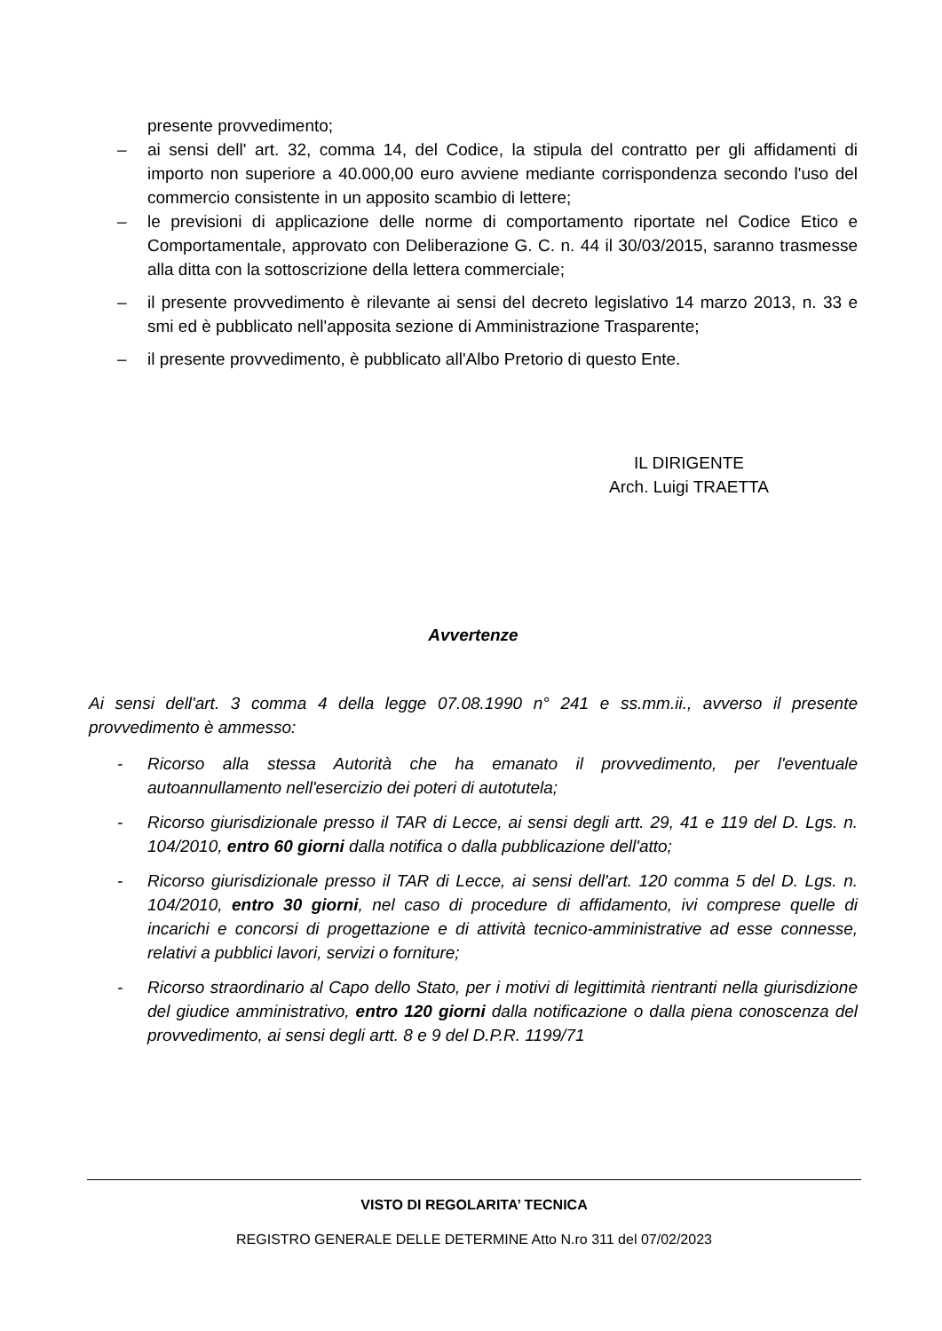presente provvedimento;
– ai sensi dell' art. 32, comma 14, del Codice, la stipula del contratto per gli affidamenti di importo non superiore a 40.000,00 euro avviene mediante corrispondenza secondo l'uso del commercio consistente in un apposito scambio di lettere;
– le previsioni di applicazione delle norme di comportamento riportate nel Codice Etico e Comportamentale, approvato con Deliberazione G. C. n. 44 il 30/03/2015, saranno trasmesse alla ditta con la sottoscrizione della lettera commerciale;
– il presente provvedimento è rilevante ai sensi del decreto legislativo 14 marzo 2013, n. 33 e smi ed è pubblicato nell'apposita sezione di Amministrazione Trasparente;
– il presente provvedimento, è pubblicato all'Albo Pretorio di questo Ente.
IL DIRIGENTE
Arch. Luigi TRAETTA
Avvertenze
Ai sensi dell'art. 3 comma 4 della legge 07.08.1990 n° 241 e ss.mm.ii., avverso il presente provvedimento è ammesso:
- Ricorso alla stessa Autorità che ha emanato il provvedimento, per l'eventuale autoannullamento nell'esercizio dei poteri di autotutela;
- Ricorso giurisdizionale presso il TAR di Lecce, ai sensi degli artt. 29, 41 e 119 del D. Lgs. n. 104/2010, entro 60 giorni dalla notifica o dalla pubblicazione dell'atto;
- Ricorso giurisdizionale presso il TAR di Lecce, ai sensi dell'art. 120 comma 5 del D. Lgs. n. 104/2010, entro 30 giorni, nel caso di procedure di affidamento, ivi comprese quelle di incarichi e concorsi di progettazione e di attività tecnico-amministrative ad esse connesse, relativi a pubblici lavori, servizi o forniture;
- Ricorso straordinario al Capo dello Stato, per i motivi di legittimità rientranti nella giurisdizione del giudice amministrativo, entro 120 giorni dalla notificazione o dalla piena conoscenza del provvedimento, ai sensi degli artt. 8 e 9 del D.P.R. 1199/71
VISTO DI REGOLARITA’ TECNICA
REGISTRO GENERALE DELLE DETERMINE Atto N.ro 311 del 07/02/2023